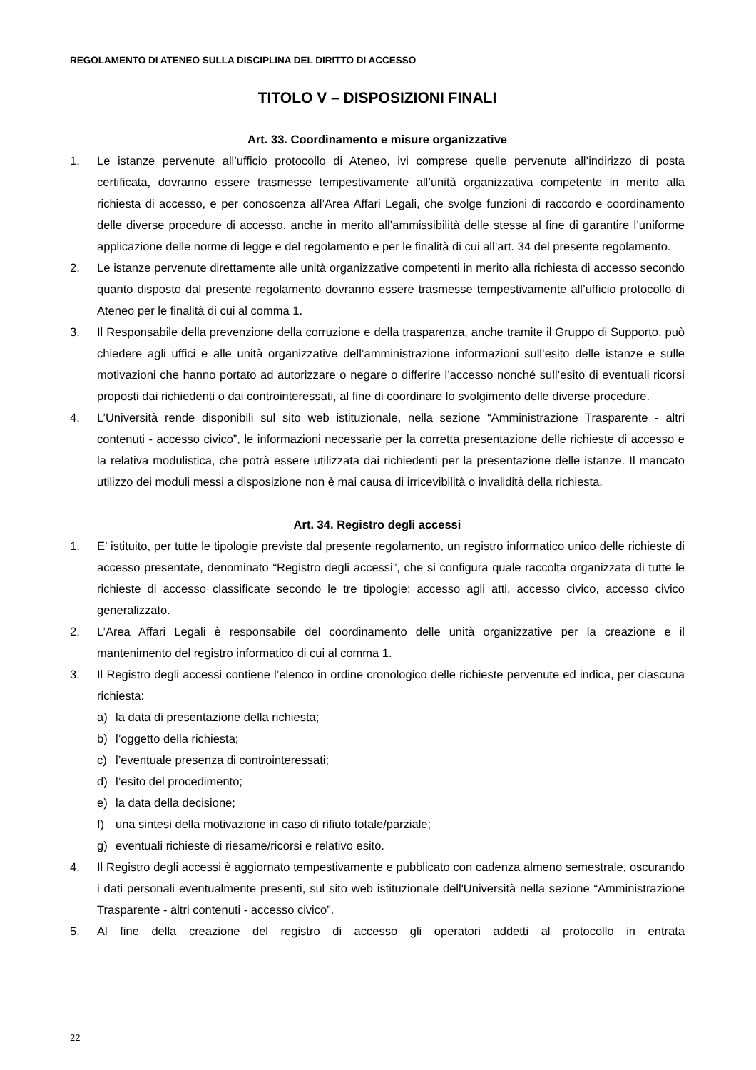REGOLAMENTO DI ATENEO SULLA DISCIPLINA DEL DIRITTO DI ACCESSO
TITOLO V – DISPOSIZIONI FINALI
Art. 33. Coordinamento e misure organizzative
1. Le istanze pervenute all’ufficio protocollo di Ateneo, ivi comprese quelle pervenute all’indirizzo di posta certificata, dovranno essere trasmesse tempestivamente all’unità organizzativa competente in merito alla richiesta di accesso, e per conoscenza all’Area Affari Legali, che svolge funzioni di raccordo e coordinamento delle diverse procedure di accesso, anche in merito all’ammissibilità delle stesse al fine di garantire l’uniforme applicazione delle norme di legge e del regolamento e per le finalità di cui all’art. 34 del presente regolamento.
2. Le istanze pervenute direttamente alle unità organizzative competenti in merito alla richiesta di accesso secondo quanto disposto dal presente regolamento dovranno essere trasmesse tempestivamente all’ufficio protocollo di Ateneo per le finalità di cui al comma 1.
3. Il Responsabile della prevenzione della corruzione e della trasparenza, anche tramite il Gruppo di Supporto, può chiedere agli uffici e alle unità organizzative dell’amministrazione informazioni sull’esito delle istanze e sulle motivazioni che hanno portato ad autorizzare o negare o differire l’accesso nonché sull’esito di eventuali ricorsi proposti dai richiedenti o dai controinteressati, al fine di coordinare lo svolgimento delle diverse procedure.
4. L’Università rende disponibili sul sito web istituzionale, nella sezione “Amministrazione Trasparente - altri contenuti - accesso civico”, le informazioni necessarie per la corretta presentazione delle richieste di accesso e la relativa modulistica, che potrà essere utilizzata dai richiedenti per la presentazione delle istanze. Il mancato utilizzo dei moduli messi a disposizione non è mai causa di irricevibilità o invalidità della richiesta.
Art. 34. Registro degli accessi
1. E’ istituito, per tutte le tipologie previste dal presente regolamento, un registro informatico unico delle richieste di accesso presentate, denominato “Registro degli accessi”, che si configura quale raccolta organizzata di tutte le richieste di accesso classificate secondo le tre tipologie: accesso agli atti, accesso civico, accesso civico generalizzato.
2. L’Area Affari Legali è responsabile del coordinamento delle unità organizzative per la creazione e il mantenimento del registro informatico di cui al comma 1.
3. Il Registro degli accessi contiene l’elenco in ordine cronologico delle richieste pervenute ed indica, per ciascuna richiesta:
a) la data di presentazione della richiesta;
b) l’oggetto della richiesta;
c) l’eventuale presenza di controinteressati;
d) l’esito del procedimento;
e) la data della decisione;
f) una sintesi della motivazione in caso di rifiuto totale/parziale;
g) eventuali richieste di riesame/ricorsi e relativo esito.
4. Il Registro degli accessi è aggiornato tempestivamente e pubblicato con cadenza almeno semestrale, oscurando i dati personali eventualmente presenti, sul sito web istituzionale dell'Università nella sezione “Amministrazione Trasparente - altri contenuti - accesso civico”.
5. Al fine della creazione del registro di accesso gli operatori addetti al protocollo in entrata
22